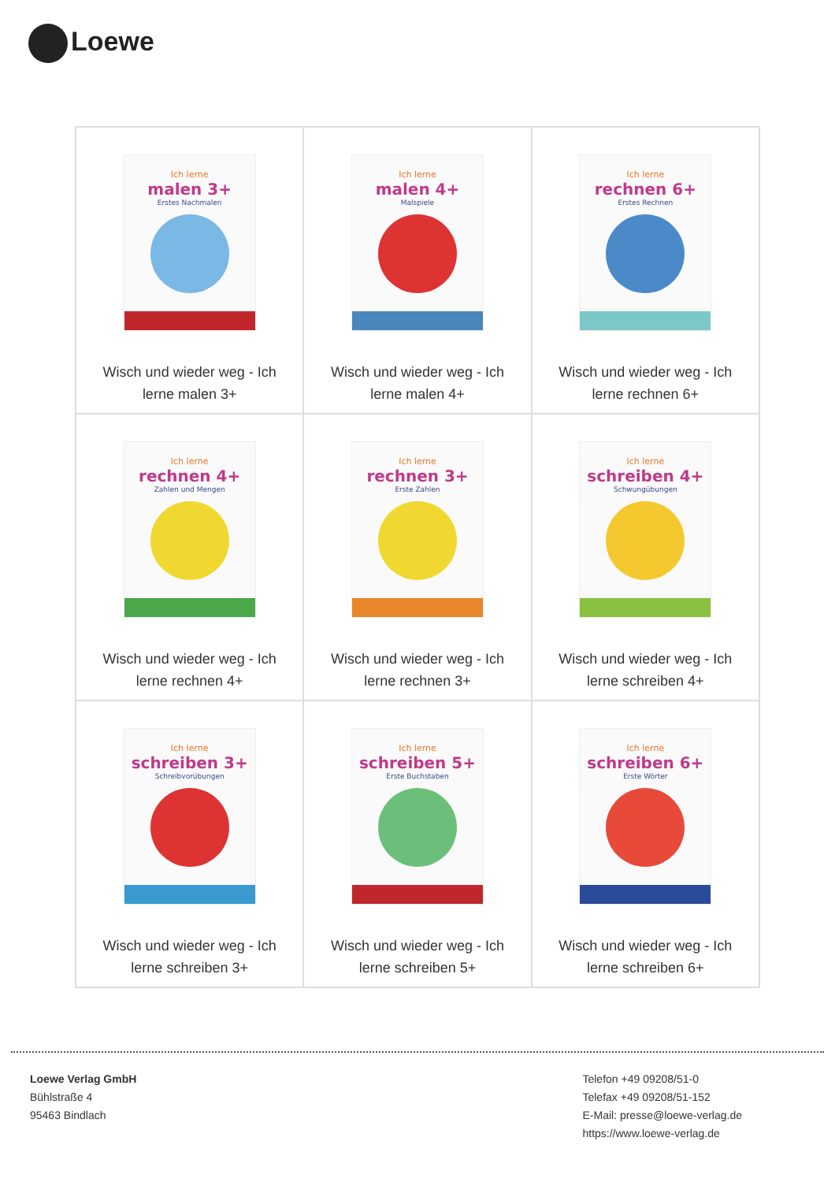Loewe
| Ich lerne malen 3+ Erstes Nachmalen Wisch und wieder weg - Ich lerne malen 3+ | Ich lerne malen 4+ Malspiele Wisch und wieder weg - Ich lerne malen 4+ | Ich lerne rechnen 6+ Erstes Rechnen Wisch und wieder weg - Ich lerne rechnen 6+ |
| Ich lerne rechnen 4+ Zahlen und Mengen Wisch und wieder weg - Ich lerne rechnen 4+ | Ich lerne rechnen 3+ Erste Zahlen Wisch und wieder weg - Ich lerne rechnen 3+ | Ich lerne schreiben 4+ Schwungübungen Wisch und wieder weg - Ich lerne schreiben 4+ |
| Ich lerne schreiben 3+ Schreibvorübungen Wisch und wieder weg - Ich lerne schreiben 3+ | Ich lerne schreiben 5+ Erste Buchstaben Wisch und wieder weg - Ich lerne schreiben 5+ | Ich lerne schreiben 6+ Erste Wörter Wisch und wieder weg - Ich lerne schreiben 6+ |
Loewe Verlag GmbH
Bühlstraße 4
95463 Bindlach
Telefon +49 09208/51-0
Telefax +49 09208/51-152
E-Mail: presse@loewe-verlag.de
https://www.loewe-verlag.de